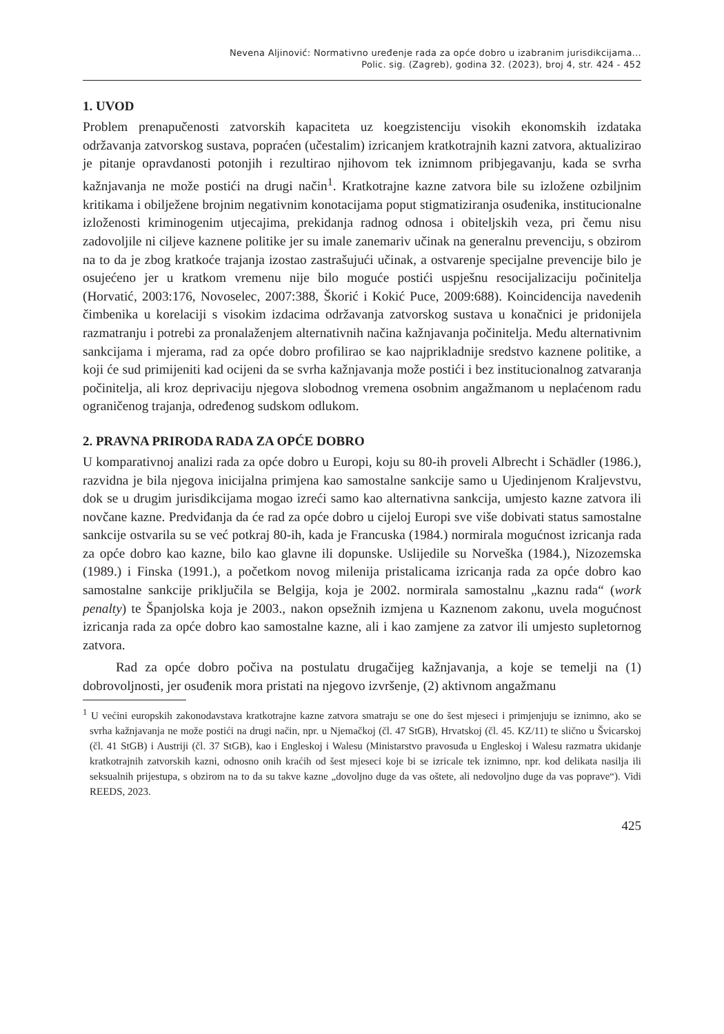Nevena Aljinović: Normativno uređenje rada za opće dobro u izabranim jurisdikcijama...
Polic. sig. (Zagreb), godina 32. (2023), broj 4, str. 424 - 452
1. UVOD
Problem prenapučenosti zatvorskih kapaciteta uz koegzistenciju visokih ekonomskih izdataka održavanja zatvorskog sustava, popraćen (učestalim) izricanjem kratkotrajnih kazni zatvora, aktualizirao je pitanje opravdanosti potonjih i rezultirao njihovom tek iznimnom pribjegavanju, kada se svrha kažnjavanja ne može postići na drugi način<sup>1</sup>. Kratkotrajne kazne zatvora bile su izložene ozbiljnim kritikama i obilježene brojnim negativnim konotacijama poput stigmatiziranja osuđenika, institucionalne izloženosti kriminogenim utjecajima, prekidanja radnog odnosa i obiteljskih veza, pri čemu nisu zadovoljile ni ciljeve kaznene politike jer su imale zanemariv učinak na generalnu prevenciju, s obzirom na to da je zbog kratkoće trajanja izostao zastrašujući učinak, a ostvarenje specijalne prevencije bilo je osujećeno jer u kratkom vremenu nije bilo moguće postići uspješnu resocijalizaciju počinitelja (Horvatić, 2003:176, Novoselec, 2007:388, Škorić i Kokić Puce, 2009:688). Koincidencija navedenih čimbenika u korelaciji s visokim izdacima održavanja zatvorskog sustava u konačnici je pridonijela razmatranju i potrebi za pronalaženjem alternativnih načina kažnjavanja počinitelja. Među alternativnim sankcijama i mjerama, rad za opće dobro profilirao se kao najprikladnije sredstvo kaznene politike, a koji će sud primijeniti kad ocijeni da se svrha kažnjavanja može postići i bez institucionalnog zatvaranja počinitelja, ali kroz deprivaciju njegova slobodnog vremena osobnim angažmanom u neplaćenom radu ograničenog trajanja, određenog sudskom odlukom.
2. PRAVNA PRIRODA RADA ZA OPĆE DOBRO
U komparativnoj analizi rada za opće dobro u Europi, koju su 80-ih proveli Albrecht i Schädler (1986.), razvidna je bila njegova inicijalna primjena kao samostalne sankcije samo u Ujedinjenom Kraljevstvu, dok se u drugim jurisdikcijama mogao izreći samo kao alternativna sankcija, umjesto kazne zatvora ili novčane kazne. Predviđanja da će rad za opće dobro u cijeloj Europi sve više dobivati status samostalne sankcije ostvarila su se već potkraj 80-ih, kada je Francuska (1984.) normirala mogućnost izricanja rada za opće dobro kao kazne, bilo kao glavne ili dopunske. Uslijedile su Norveška (1984.), Nizozemska (1989.) i Finska (1991.), a početkom novog milenija pristalicama izricanja rada za opće dobro kao samostalne sankcije priključila se Belgija, koja je 2002. normirala samostalnu „kaznu rada“ (work penalty) te Španjolska koja je 2003., nakon opsežnih izmjena u Kaznenom zakonu, uvela mogućnost izricanja rada za opće dobro kao samostalne kazne, ali i kao zamjene za zatvor ili umjesto supletornog zatvora.
Rad za opće dobro počiva na postulatu drugačijeg kažnjavanja, a koje se temelji na (1) dobrovoljnosti, jer osuđenik mora pristati na njegovo izvršenje, (2) aktivnom angažmanu
<sup>1</sup> U većini europskih zakonodavstava kratkotrajne kazne zatvora smatraju se one do šest mjeseci i primjenjuju se iznimno, ako se svrha kažnjavanja ne može postići na drugi način, npr. u Njemačkoj (čl. 47 StGB), Hrvatskoj (čl. 45. KZ/11) te slično u Švicarskoj (čl. 41 StGB) i Austriji (čl. 37 StGB), kao i Engleskoj i Walesu (Ministarstvo pravosuđa u Engleskoj i Walesu razmatra ukidanje kratkotrajnih zatvorskih kazni, odnosno onih kraćih od šest mjeseci koje bi se izricale tek iznimno, npr. kod delikata nasilja ili seksualnih prijestupa, s obzirom na to da su takve kazne „dovoljno duge da vas oštete, ali nedovoljno duge da vas poprave“). Vidi REEDS, 2023.
425